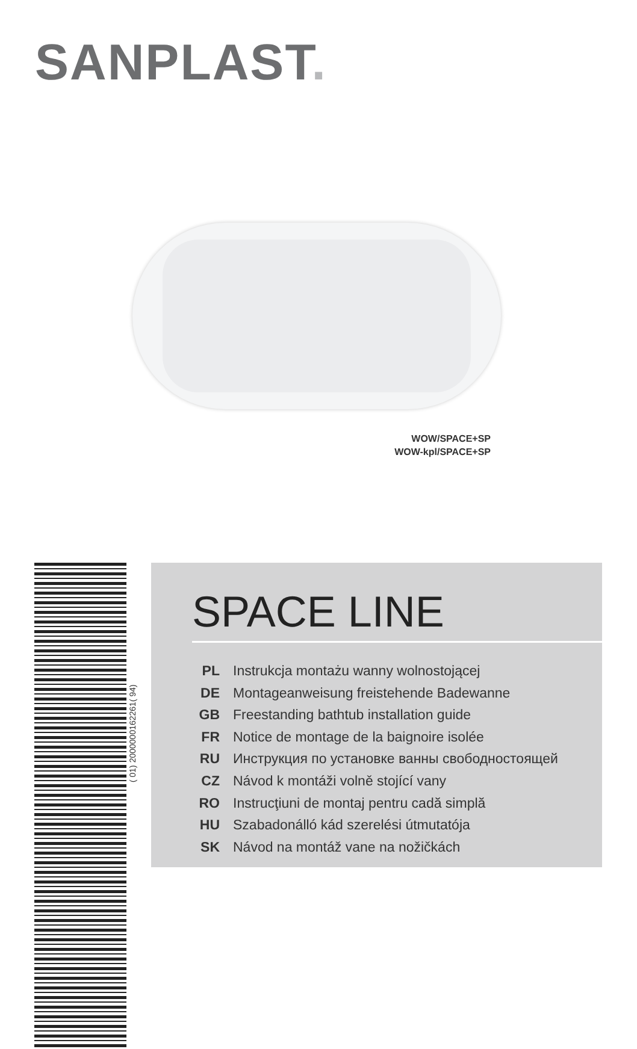SANPLAST.
WOW/SPACE+SP
WOW-kpl/SPACE+SP
( 01) 2000000162261( 94)
SPACE LINE
PL Instrukcja montażu wanny wolnostojącej
DE Montageanweisung freistehende Badewanne
GB Freestanding bathtub installation guide
FR Notice de montage de la baignoire isolée
RU Инструкция по установке ванны свободностоящей
CZ Návod k montáži volně stojící vany
RO Instrucţiuni de montaj pentru cadă simplă
HU Szabadonálló kád szerelési útmutatója
SK Návod na montáž vane na nožičkách